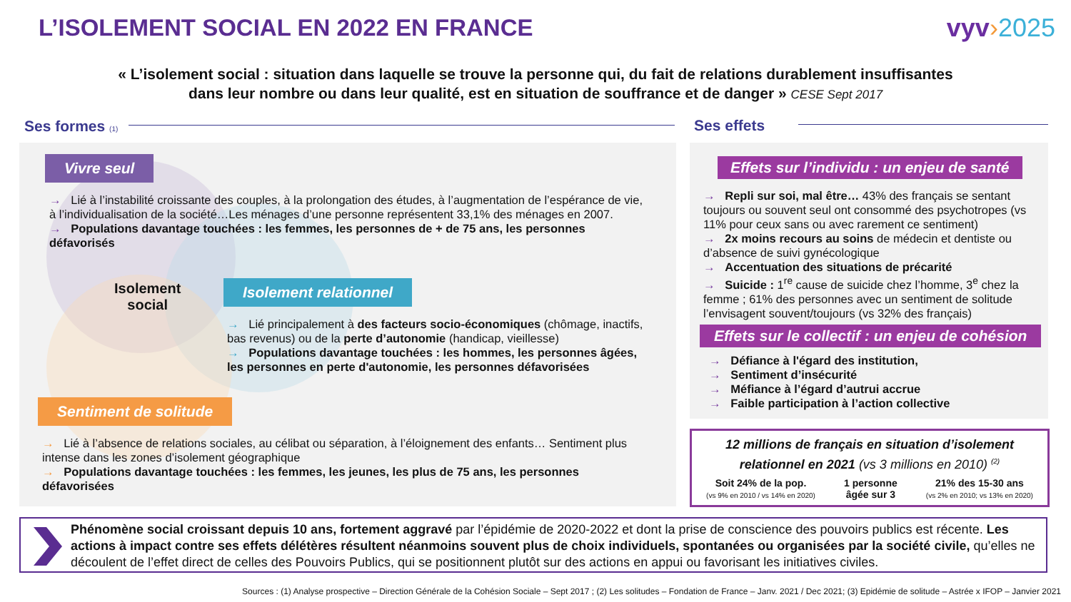L’ISOLEMENT SOCIAL EN 2022 EN FRANCE
vyv›2025
« L’isolement social : situation dans laquelle se trouve la personne qui, du fait de relations durablement insuffisantes
dans leur nombre ou dans leur qualité, est en situation de souffrance et de danger » CESE Sept 2017
Ses formes (1) Ses effets
Vivre seul
→ Lié à l’instabilité croissante des couples, à la prolongation des études, à l’augmentation de l’espérance de vie, à l’individualisation de la société…Les ménages d’une personne représentent 33,1% des ménages en 2007.
→ Populations davantage touchées : les femmes, les personnes de + de 75 ans, les personnes défavorisés
Isolement
social
Isolement relationnel
→ Lié principalement à des facteurs socio-économiques (chômage, inactifs, bas revenus) ou de la perte d’autonomie (handicap, vieillesse)
→ Populations davantage touchées : les hommes, les personnes âgées, les personnes en perte d'autonomie, les personnes défavorisées
Sentiment de solitude
→ Lié à l’absence de relations sociales, au célibat ou séparation, à l’éloignement des enfants… Sentiment plus intense dans les zones d’isolement géographique
→ Populations davantage touchées : les femmes, les jeunes, les plus de 75 ans, les personnes défavorisées
Effets sur l’individu : un enjeu de santé
→ Repli sur soi, mal être… 43% des français se sentant toujours ou souvent seul ont consommé des psychotropes (vs 11% pour ceux sans ou avec rarement ce sentiment)
→ 2x moins recours au soins de médecin et dentiste ou d’absence de suivi gynécologique
→ Accentuation des situations de précarité
→ Suicide : 1<sup>re</sup> cause de suicide chez l’homme, 3<sup>e</sup> chez la femme ; 61% des personnes avec un sentiment de solitude l’envisagent souvent/toujours (vs 32% des français)
Effets sur le collectif : un enjeu de cohésion
→ Défiance à l'égard des institution,
→ Sentiment d’insécurité
→ Méfiance à l’égard d’autrui accrue
→ Faible participation à l’action collective
12 millions de français en situation d’isolement relationnel en 2021 (vs 3 millions en 2010) <sup>(2)</sup>
Soit 24% de la pop.
(vs 9% en 2010 / vs 14% en 2020)
1 personne
âgée sur 3
21% des 15-30 ans
(vs 2% en 2010; vs 13% en 2020)
Phénomène social croissant depuis 10 ans, fortement aggravé par l’épidémie de 2020-2022 et dont la prise de conscience des pouvoirs publics est récente. Les actions à impact contre ses effets délétères résultent néanmoins souvent plus de choix individuels, spontanées ou organisées par la société civile, qu’elles ne découlent de l’effet direct de celles des Pouvoirs Publics, qui se positionnent plutôt sur des actions en appui ou favorisant les initiatives civiles.
Sources : (1) Analyse prospective – Direction Générale de la Cohésion Sociale – Sept 2017 ; (2) Les solitudes – Fondation de France – Janv. 2021 / Dec 2021; (3) Epidémie de solitude – Astrée x IFOP – Janvier 2021